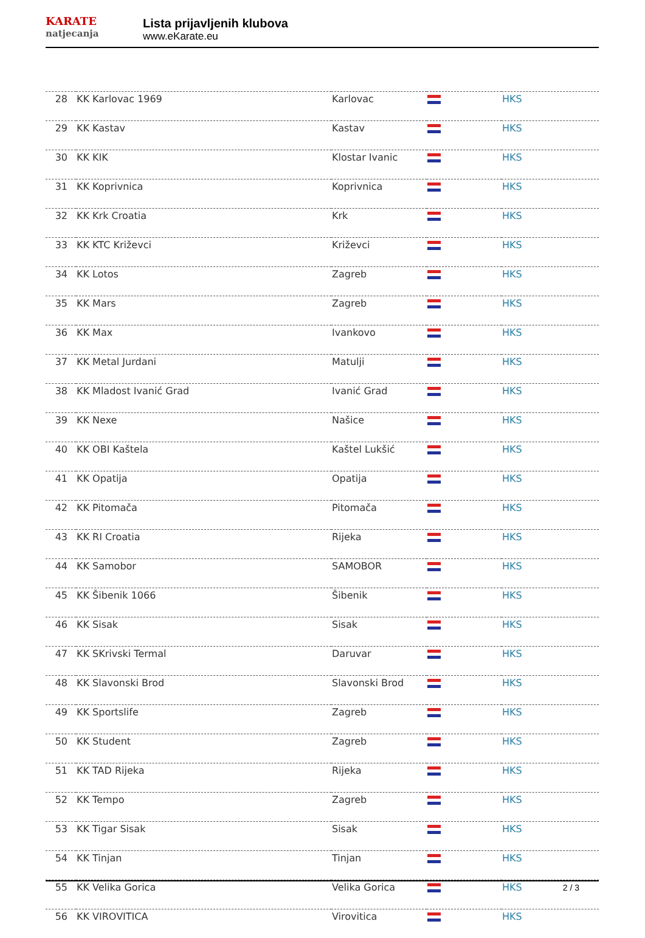KARATE
natjecanja
Lista prijavljenih klubova
www.eKarate.eu
| 28 | KK Karlovac 1969 | Karlovac | | HKS |
| 29 | KK Kastav | Kastav | | HKS |
| 30 | KK KIK | Klostar Ivanic | | HKS |
| 31 | KK Koprivnica | Koprivnica | | HKS |
| 32 | KK Krk Croatia | Krk | | HKS |
| 33 | KK KTC Križevci | Križevci | | HKS |
| 34 | KK Lotos | Zagreb | | HKS |
| 35 | KK Mars | Zagreb | | HKS |
| 36 | KK Max | Ivankovo | | HKS |
| 37 | KK Metal Jurdani | Matulji | | HKS |
| 38 | KK Mladost Ivanić Grad | Ivanić Grad | | HKS |
| 39 | KK Nexe | Našice | | HKS |
| 40 | KK OBI Kaštela | Kaštel Lukšić | | HKS |
| 41 | KK Opatija | Opatija | | HKS |
| 42 | KK Pitomača | Pitomača | | HKS |
| 43 | KK RI Croatia | Rijeka | | HKS |
| 44 | KK Samobor | SAMOBOR | | HKS |
| 45 | KK Šibenik 1066 | Šibenik | | HKS |
| 46 | KK Sisak | Sisak | | HKS |
| 47 | KK SKrivski Termal | Daruvar | | HKS |
| 48 | KK Slavonski Brod | Slavonski Brod | | HKS |
| 49 | KK Sportslife | Zagreb | | HKS |
| 50 | KK Student | Zagreb | | HKS |
| 51 | KK TAD Rijeka | Rijeka | | HKS |
| 52 | KK Tempo | Zagreb | | HKS |
| 53 | KK Tigar Sisak | Sisak | | HKS |
| 54 | KK Tinjan | Tinjan | | HKS |
| 55 | KK Velika Gorica | Velika Gorica | | HKS |
| 56 | KK VIROVITICA | Virovitica | | HKS |
2 / 3